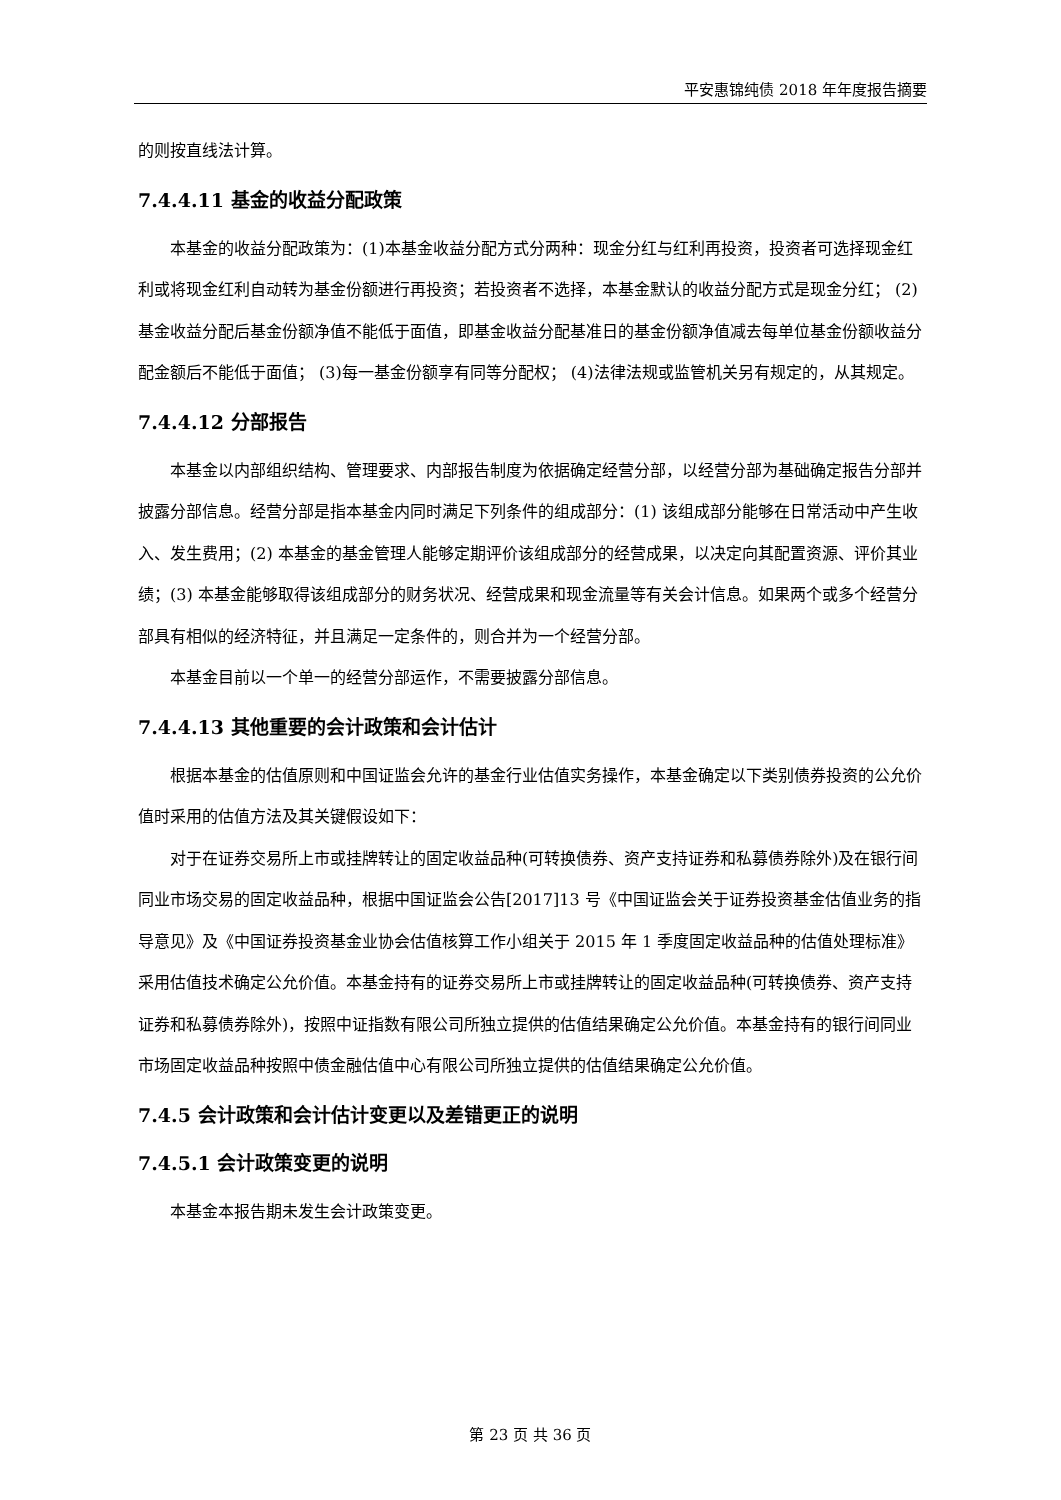平安惠锦纯债 2018 年年度报告摘要
的则按直线法计算。
7.4.4.11 基金的收益分配政策
本基金的收益分配政策为：(1)本基金收益分配方式分两种：现金分红与红利再投资，投资者可选择现金红利或将现金红利自动转为基金份额进行再投资；若投资者不选择，本基金默认的收益分配方式是现金分红； (2)基金收益分配后基金份额净值不能低于面值，即基金收益分配基准日的基金份额净值减去每单位基金份额收益分配金额后不能低于面值； (3)每一基金份额享有同等分配权； (4)法律法规或监管机关另有规定的，从其规定。
7.4.4.12 分部报告
本基金以内部组织结构、管理要求、内部报告制度为依据确定经营分部，以经营分部为基础确定报告分部并披露分部信息。经营分部是指本基金内同时满足下列条件的组成部分：(1) 该组成部分能够在日常活动中产生收入、发生费用；(2) 本基金的基金管理人能够定期评价该组成部分的经营成果，以决定向其配置资源、评价其业绩；(3) 本基金能够取得该组成部分的财务状况、经营成果和现金流量等有关会计信息。如果两个或多个经营分部具有相似的经济特征，并且满足一定条件的，则合并为一个经营分部。
本基金目前以一个单一的经营分部运作，不需要披露分部信息。
7.4.4.13 其他重要的会计政策和会计估计
根据本基金的估值原则和中国证监会允许的基金行业估值实务操作，本基金确定以下类别债券投资的公允价值时采用的估值方法及其关键假设如下：
对于在证券交易所上市或挂牌转让的固定收益品种(可转换债券、资产支持证券和私募债券除外)及在银行间同业市场交易的固定收益品种，根据中国证监会公告[2017]13 号《中国证监会关于证券投资基金估值业务的指导意见》及《中国证券投资基金业协会估值核算工作小组关于 2015 年 1 季度固定收益品种的估值处理标准》采用估值技术确定公允价值。本基金持有的证券交易所上市或挂牌转让的固定收益品种(可转换债券、资产支持证券和私募债券除外)，按照中证指数有限公司所独立提供的估值结果确定公允价值。本基金持有的银行间同业市场固定收益品种按照中债金融估值中心有限公司所独立提供的估值结果确定公允价值。
7.4.5 会计政策和会计估计变更以及差错更正的说明
7.4.5.1 会计政策变更的说明
本基金本报告期未发生会计政策变更。
第 23 页 共 36 页